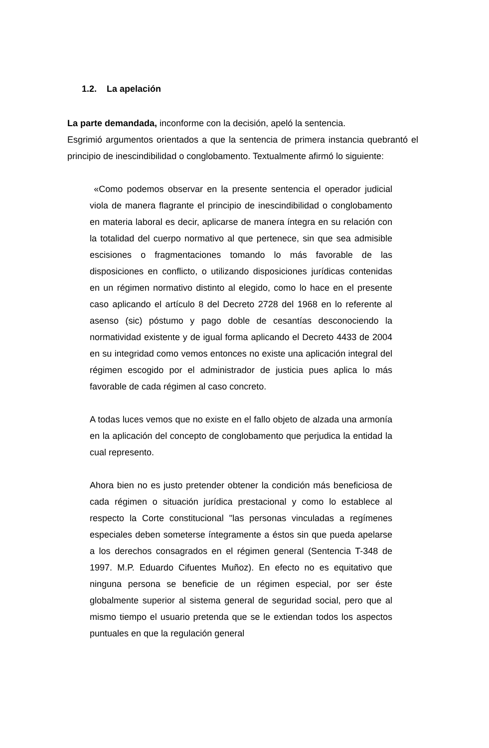1.2. La apelación
La parte demandada, inconforme con la decisión, apeló la sentencia.
Esgrimió argumentos orientados a que la sentencia de primera instancia quebrantó el principio de inescindibilidad o conglobamento. Textualmente afirmó lo siguiente:
«Como podemos observar en la presente sentencia el operador judicial viola de manera flagrante el principio de inescindibilidad o conglobamento en materia laboral es decir, aplicarse de manera íntegra en su relación con la totalidad del cuerpo normativo al que pertenece, sin que sea admisible escisiones o fragmentaciones tomando lo más favorable de las disposiciones en conflicto, o utilizando disposiciones jurídicas contenidas en un régimen normativo distinto al elegido, como lo hace en el presente caso aplicando el artículo 8 del Decreto 2728 del 1968 en lo referente al asenso (sic) póstumo y pago doble de cesantías desconociendo la normatividad existente y de igual forma aplicando el Decreto 4433 de 2004 en su integridad como vemos entonces no existe una aplicación integral del régimen escogido por el administrador de justicia pues aplica lo más favorable de cada régimen al caso concreto.
A todas luces vemos que no existe en el fallo objeto de alzada una armonía en la aplicación del concepto de conglobamento que perjudica la entidad la cual represento.
Ahora bien no es justo pretender obtener la condición más beneficiosa de cada régimen o situación jurídica prestacional y como lo establece al respecto la Corte constitucional "las personas vinculadas a regímenes especiales deben someterse íntegramente a éstos sin que pueda apelarse a los derechos consagrados en el régimen general (Sentencia T-348 de 1997. M.P. Eduardo Cifuentes Muñoz). En efecto no es equitativo que ninguna persona se beneficie de un régimen especial, por ser éste globalmente superior al sistema general de seguridad social, pero que al mismo tiempo el usuario pretenda que se le extiendan todos los aspectos puntuales en que la regulación general